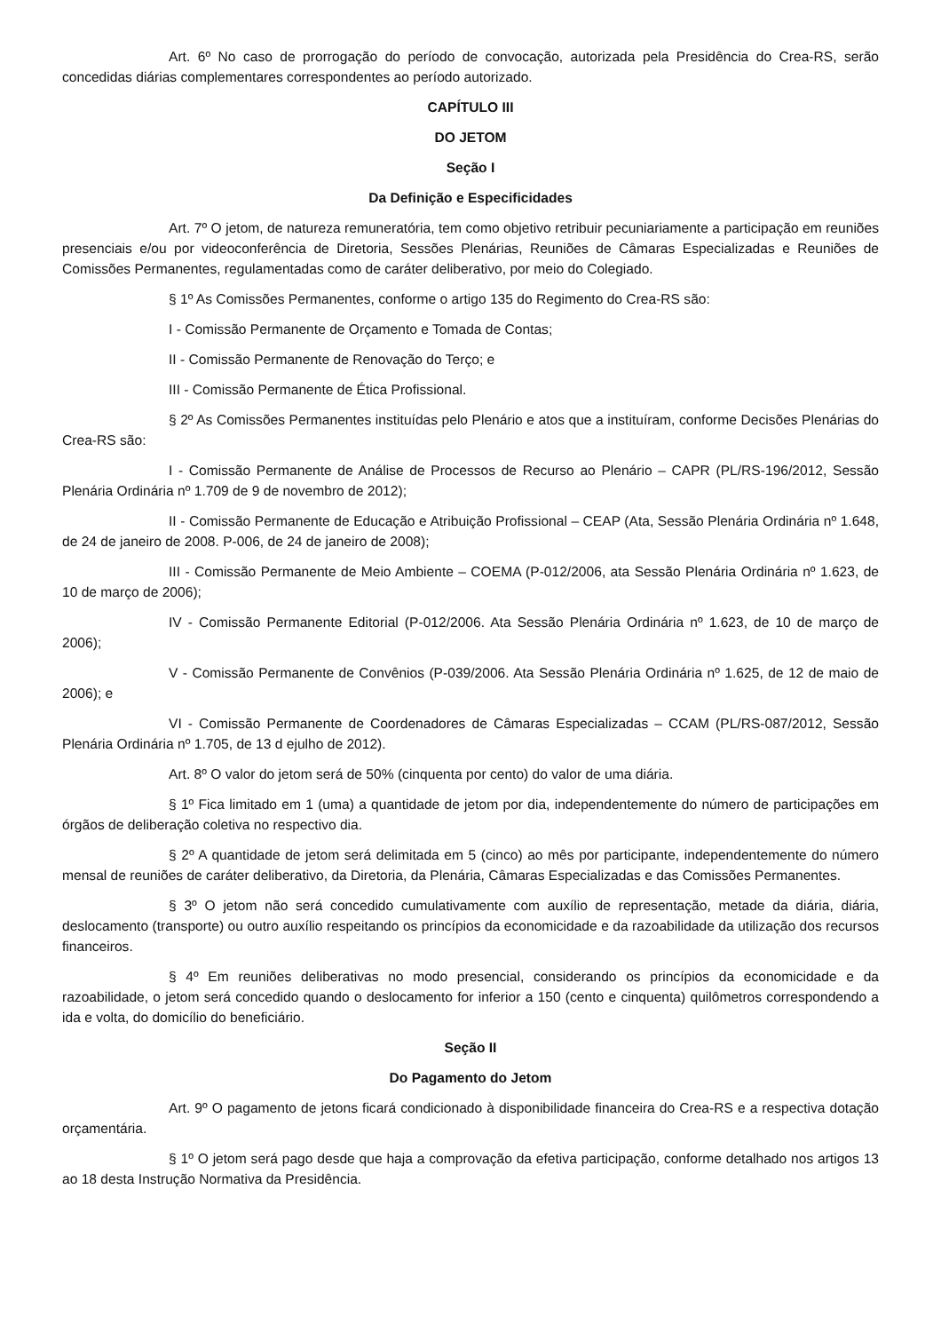Art. 6º No caso de prorrogação do período de convocação, autorizada pela Presidência do Crea-RS, serão concedidas diárias complementares correspondentes ao período autorizado.
CAPÍTULO III
DO JETOM
Seção I
Da Definição e Especificidades
Art. 7º O jetom, de natureza remuneratória, tem como objetivo retribuir pecuniariamente a participação em reuniões presenciais e/ou por videoconferência de Diretoria, Sessões Plenárias, Reuniões de Câmaras Especializadas e Reuniões de Comissões Permanentes, regulamentadas como de caráter deliberativo, por meio do Colegiado.
§ 1º As Comissões Permanentes, conforme o artigo 135 do Regimento do Crea-RS são:
I - Comissão Permanente de Orçamento e Tomada de Contas;
II - Comissão Permanente de Renovação do Terço; e
III - Comissão Permanente de Ética Profissional.
§ 2º As Comissões Permanentes instituídas pelo Plenário e atos que a instituíram, conforme Decisões Plenárias do Crea-RS são:
I - Comissão Permanente de Análise de Processos de Recurso ao Plenário – CAPR (PL/RS-196/2012, Sessão Plenária Ordinária nº 1.709 de 9 de novembro de 2012);
II - Comissão Permanente de Educação e Atribuição Profissional – CEAP (Ata, Sessão Plenária Ordinária nº 1.648, de 24 de janeiro de 2008. P-006, de 24 de janeiro de 2008);
III - Comissão Permanente de Meio Ambiente – COEMA (P-012/2006, ata Sessão Plenária Ordinária nº 1.623, de 10 de março de 2006);
IV - Comissão Permanente Editorial (P-012/2006. Ata Sessão Plenária Ordinária nº 1.623, de 10 de março de 2006);
V - Comissão Permanente de Convênios (P-039/2006. Ata Sessão Plenária Ordinária nº 1.625, de 12 de maio de 2006); e
VI - Comissão Permanente de Coordenadores de Câmaras Especializadas – CCAM (PL/RS-087/2012, Sessão Plenária Ordinária nº 1.705, de 13 d ejulho de 2012).
Art. 8º O valor do jetom será de 50% (cinquenta por cento) do valor de uma diária.
§ 1º Fica limitado em 1 (uma) a quantidade de jetom por dia, independentemente do número de participações em órgãos de deliberação coletiva no respectivo dia.
§ 2º A quantidade de jetom será delimitada em 5 (cinco) ao mês por participante, independentemente do número mensal de reuniões de caráter deliberativo, da Diretoria, da Plenária, Câmaras Especializadas e das Comissões Permanentes.
§ 3º O jetom não será concedido cumulativamente com auxílio de representação, metade da diária, diária, deslocamento (transporte) ou outro auxílio respeitando os princípios da economicidade e da razoabilidade da utilização dos recursos financeiros.
§ 4º Em reuniões deliberativas no modo presencial, considerando os princípios da economicidade e da razoabilidade, o jetom será concedido quando o deslocamento for inferior a 150 (cento e cinquenta) quilômetros correspondendo a ida e volta, do domicílio do beneficiário.
Seção II
Do Pagamento do Jetom
Art. 9º O pagamento de jetons ficará condicionado à disponibilidade financeira do Crea-RS e a respectiva dotação orçamentária.
§ 1º O jetom será pago desde que haja a comprovação da efetiva participação, conforme detalhado nos artigos 13 ao 18 desta Instrução Normativa da Presidência.